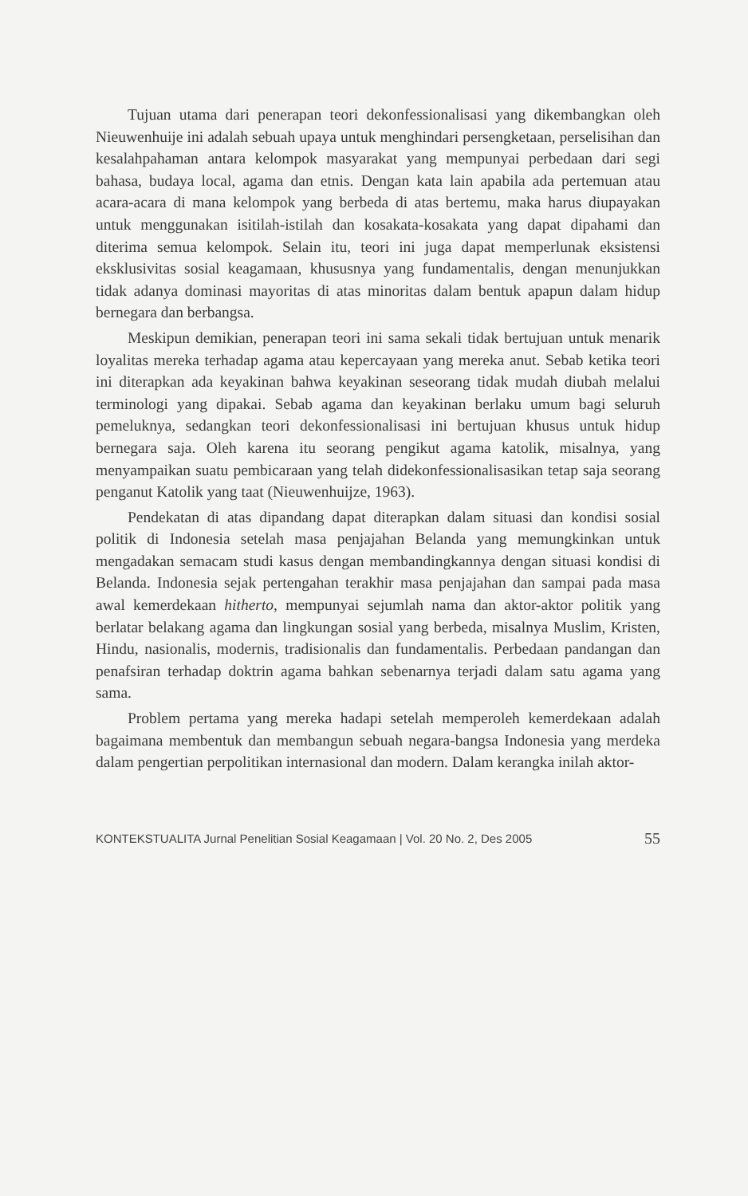Tujuan utama dari penerapan teori dekonfessionalisasi yang dikembangkan oleh Nieuwenhuije ini adalah sebuah upaya untuk menghindari persengketaan, perselisihan dan kesalahpahaman antara kelompok masyarakat yang mempunyai perbedaan dari segi bahasa, budaya local, agama dan etnis. Dengan kata lain apabila ada pertemuan atau acara-acara di mana kelompok yang berbeda di atas bertemu, maka harus diupayakan untuk menggunakan isitilah-istilah dan kosakata-kosakata yang dapat dipahami dan diterima semua kelompok. Selain itu, teori ini juga dapat memperlunak eksistensi eksklusivitas sosial keagamaan, khususnya yang fundamentalis, dengan menunjukkan tidak adanya dominasi mayoritas di atas minoritas dalam bentuk apapun dalam hidup bernegara dan berbangsa.
Meskipun demikian, penerapan teori ini sama sekali tidak bertujuan untuk menarik loyalitas mereka terhadap agama atau kepercayaan yang mereka anut. Sebab ketika teori ini diterapkan ada keyakinan bahwa keyakinan seseorang tidak mudah diubah melalui terminologi yang dipakai. Sebab agama dan keyakinan berlaku umum bagi seluruh pemeluknya, sedangkan teori dekonfessionalisasi ini bertujuan khusus untuk hidup bernegara saja. Oleh karena itu seorang pengikut agama katolik, misalnya, yang menyampaikan suatu pembicaraan yang telah didekonfessionalisasikan tetap saja seorang penganut Katolik yang taat (Nieuwenhuijze, 1963).
Pendekatan di atas dipandang dapat diterapkan dalam situasi dan kondisi sosial politik di Indonesia setelah masa penjajahan Belanda yang memungkinkan untuk mengadakan semacam studi kasus dengan membandingkannya dengan situasi kondisi di Belanda. Indonesia sejak pertengahan terakhir masa penjajahan dan sampai pada masa awal kemerdekaan hitherto, mempunyai sejumlah nama dan aktor-aktor politik yang berlatar belakang agama dan lingkungan sosial yang berbeda, misalnya Muslim, Kristen, Hindu, nasionalis, modernis, tradisionalis dan fundamentalis. Perbedaan pandangan dan penafsiran terhadap doktrin agama bahkan sebenarnya terjadi dalam satu agama yang sama.
Problem pertama yang mereka hadapi setelah memperoleh kemerdekaan adalah bagaimana membentuk dan membangun sebuah negara-bangsa Indonesia yang merdeka dalam pengertian perpolitikan internasional dan modern. Dalam kerangka inilah aktor-
KONTEKSTUALITA Jurnal Penelitian Sosial Keagamaan | Vol. 20 No. 2, Des 2005 55